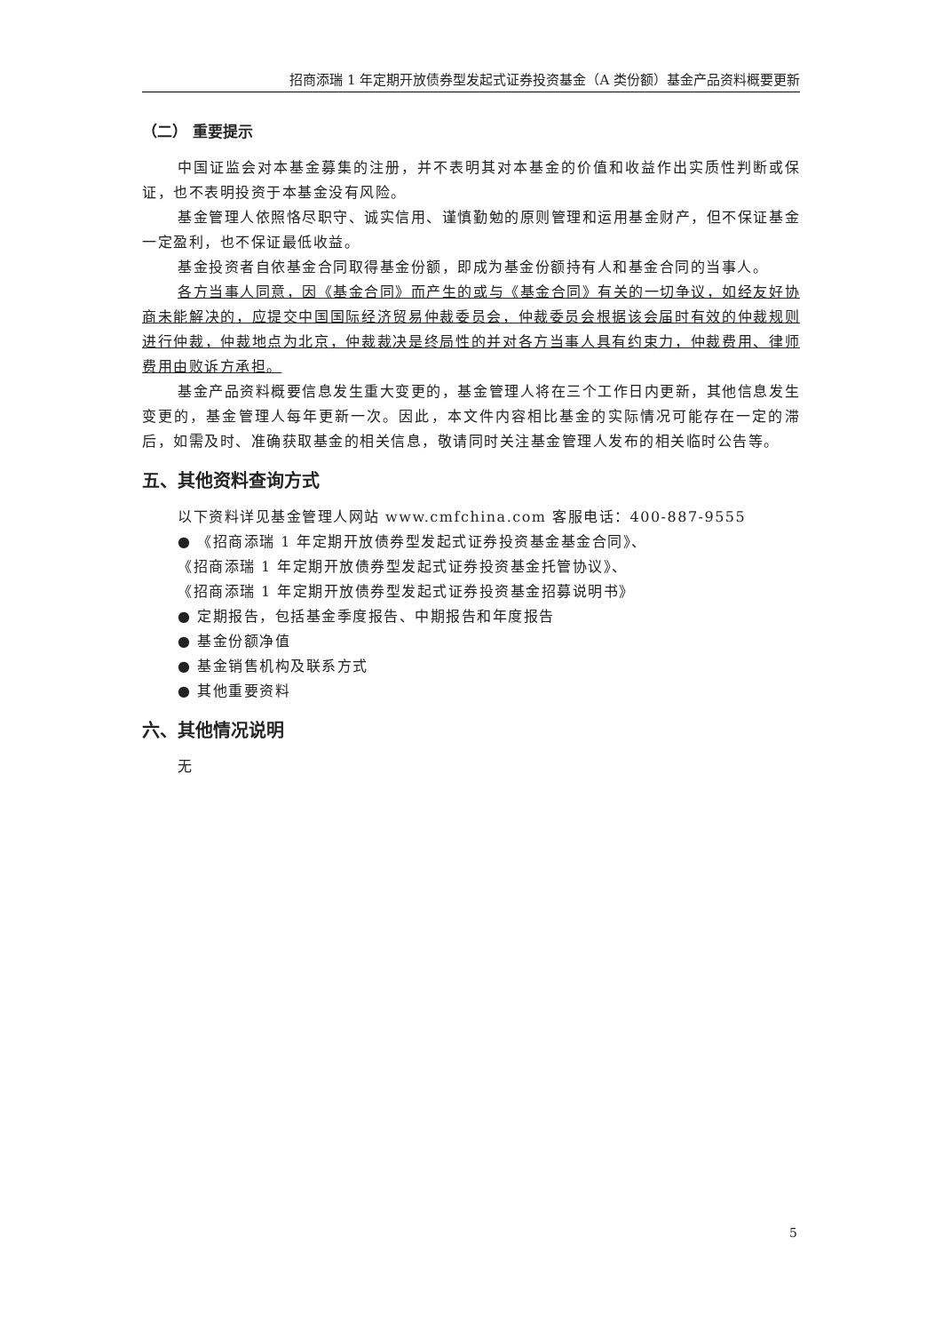招商添瑞 1 年定期开放债券型发起式证券投资基金（A 类份额）基金产品资料概要更新
（二） 重要提示
中国证监会对本基金募集的注册，并不表明其对本基金的价值和收益作出实质性判断或保证，也不表明投资于本基金没有风险。
基金管理人依照恪尽职守、诚实信用、谨慎勤勉的原则管理和运用基金财产，但不保证基金一定盈利，也不保证最低收益。
基金投资者自依基金合同取得基金份额，即成为基金份额持有人和基金合同的当事人。
各方当事人同意，因《基金合同》而产生的或与《基金合同》有关的一切争议，如经友好协商未能解决的，应提交中国国际经济贸易仲裁委员会，仲裁委员会根据该会届时有效的仲裁规则进行仲裁，仲裁地点为北京，仲裁裁决是终局性的并对各方当事人具有约束力，仲裁费用、律师费用由败诉方承担。
基金产品资料概要信息发生重大变更的，基金管理人将在三个工作日内更新，其他信息发生变更的，基金管理人每年更新一次。因此，本文件内容相比基金的实际情况可能存在一定的滞后，如需及时、准确获取基金的相关信息，敬请同时关注基金管理人发布的相关临时公告等。
五、其他资料查询方式
以下资料详见基金管理人网站 www.cmfchina.com 客服电话：400-887-9555
● 《招商添瑞 1 年定期开放债券型发起式证券投资基金基金合同》、
《招商添瑞 1 年定期开放债券型发起式证券投资基金托管协议》、
《招商添瑞 1 年定期开放债券型发起式证券投资基金招募说明书》
● 定期报告，包括基金季度报告、中期报告和年度报告
● 基金份额净值
● 基金销售机构及联系方式
● 其他重要资料
六、其他情况说明
无
5